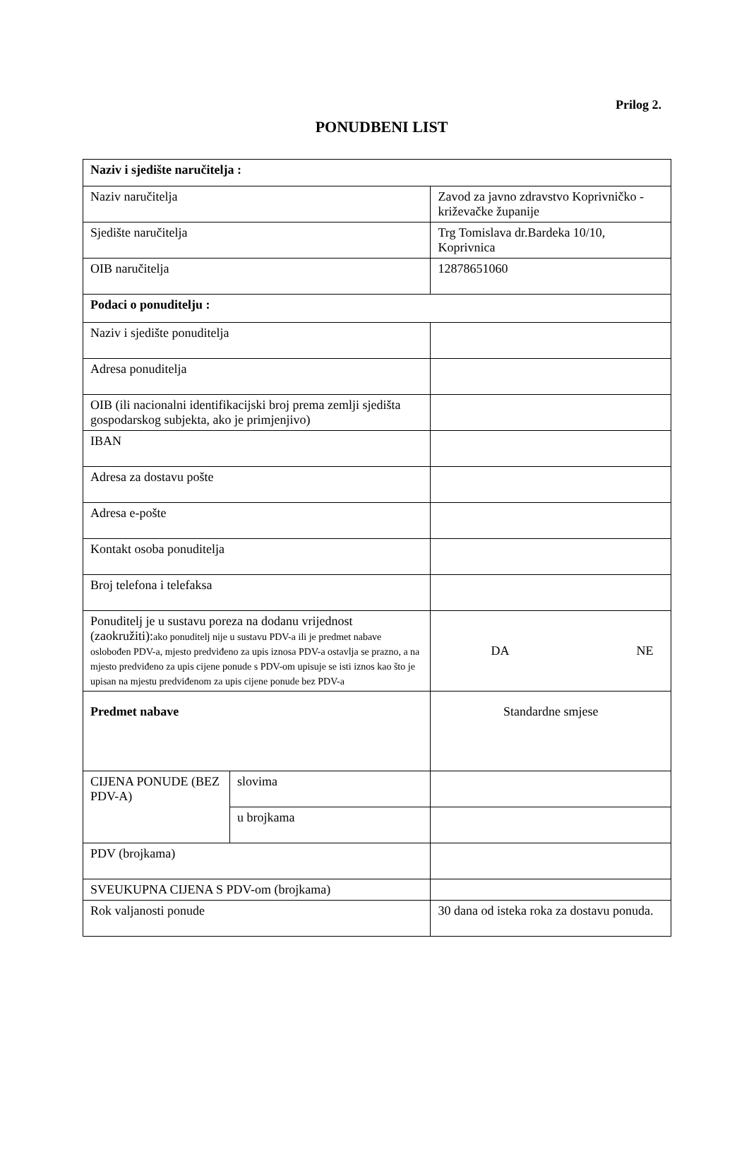Prilog 2.
PONUDBENI LIST
| Naziv i sjedište naručitelja : | | |
| Naziv naručitelja | | Zavod za javno zdravstvo Koprivničko - križevačke županije |
| Sjedište naručitelja | | Trg Tomislava dr.Bardeka 10/10, Koprivnica |
| OIB naručitelja | | 12878651060 |
| Podaci o ponuditelju : | | |
| Naziv i sjedište ponuditelja | | |
| Adresa ponuditelja | | |
| OIB (ili nacionalni identifikacijski broj prema zemlji sjedišta gospodarskog subjekta, ako je primjenjivo) | | |
| IBAN | | |
| Adresa za dostavu pošte | | |
| Adresa e-pošte | | |
| Kontakt osoba ponuditelja | | |
| Broj telefona i telefaksa | | |
| Ponuditelj je u sustavu poreza na dodanu vrijednost (zaokružiti): ako ponuditelj nije u sustavu PDV-a ili je predmet nabave oslobođen PDV-a, mjesto predviđeno za upis iznosa PDV-a ostavlja se prazno, a na mjesto predviđeno za upis cijene ponude s PDV-om upisuje se isti iznos kao što je upisan na mjestu predviđenom za upis cijene ponude bez PDV-a | | DA NE |
| Predmet nabave | | Standardne smjese |
| CIJENA PONUDE (BEZ PDV-A) | slovima | |
| | u brojkama | |
| PDV (brojkama) | | |
| SVEUKUPNA CIJENA S PDV-om (brojkama) | | |
| Rok valjanosti ponude | | 30 dana od isteka roka za dostavu ponuda. |